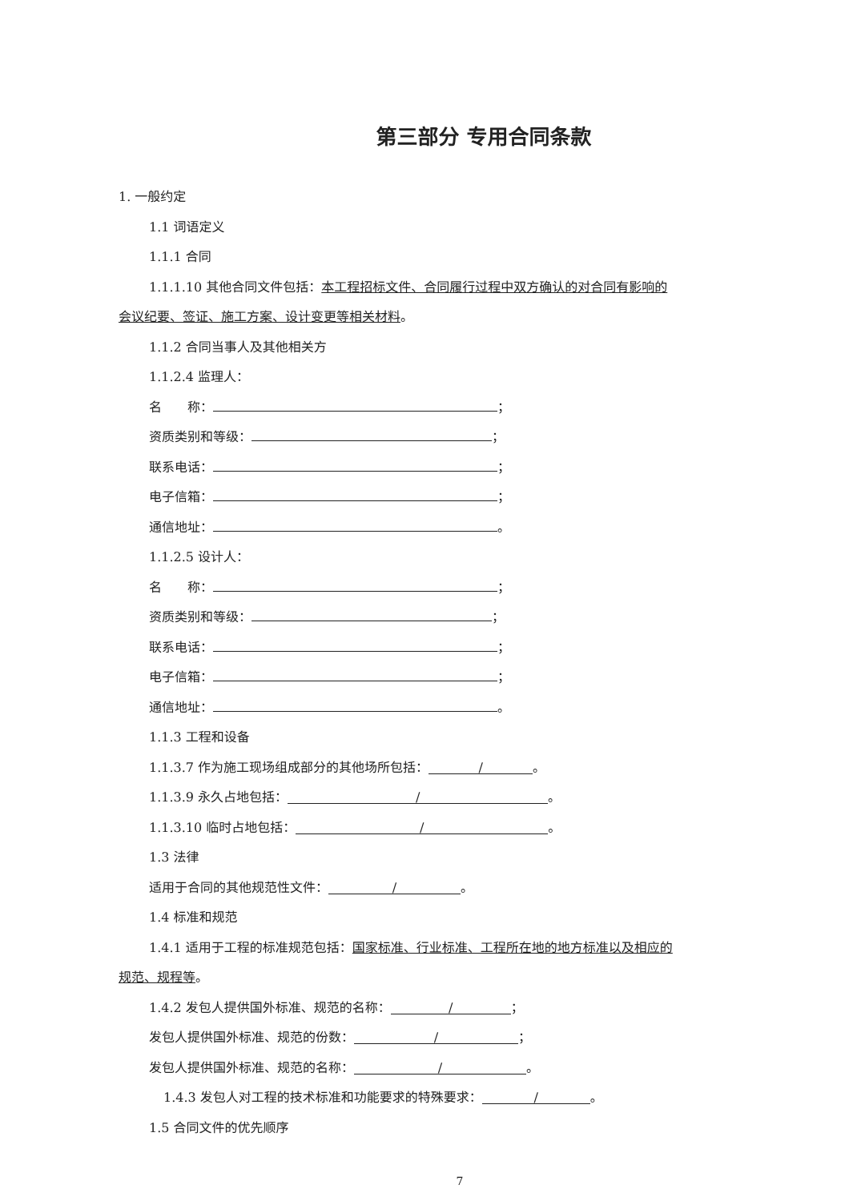第三部分 专用合同条款
1. 一般约定
1.1 词语定义
1.1.1 合同
1.1.1.10 其他合同文件包括：本工程招标文件、合同履行过程中双方确认的对合同有影响的
会议纪要、签证、施工方案、设计变更等相关材料。
1.1.2 合同当事人及其他相关方
1.1.2.4 监理人：
名　　称： ；
资质类别和等级： ；
联系电话： ；
电子信箱： ；
通信地址： 。
1.1.2.5 设计人：
名　　称： ；
资质类别和等级： ；
联系电话： ；
电子信箱： ；
通信地址： 。
1.1.3 工程和设备
1.1.3.7 作为施工现场组成部分的其他场所包括： / 。
1.1.3.9 永久占地包括： / 。
1.1.3.10 临时占地包括： / 。
1.3 法律
适用于合同的其他规范性文件： / 。
1.4 标准和规范
1.4.1 适用于工程的标准规范包括：国家标准、行业标准、工程所在地的地方标准以及相应的
规范、规程等。
1.4.2 发包人提供国外标准、规范的名称： / ；
发包人提供国外标准、规范的份数： / ；
发包人提供国外标准、规范的名称： / 。
1.4.3 发包人对工程的技术标准和功能要求的特殊要求： / 。
1.5 合同文件的优先顺序
7